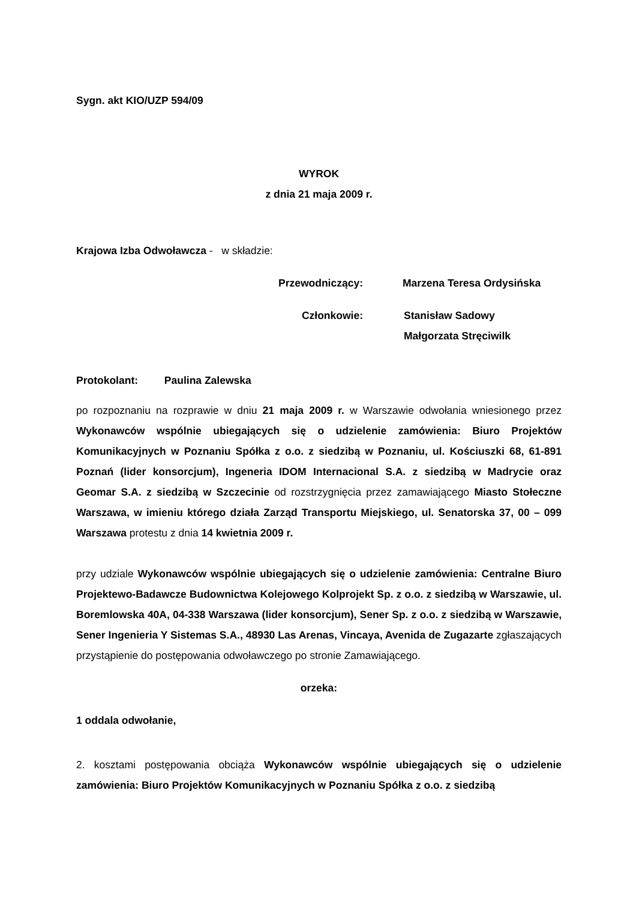Sygn. akt KIO/UZP 594/09
WYROK
z dnia 21 maja 2009 r.
Krajowa Izba Odwoławcza - w składzie:
Przewodniczący: Marzena Teresa Ordysińska
Członkowie: Stanisław Sadowy
Małgorzata Stręciwilk
Protokolant: Paulina Zalewska
po rozpoznaniu na rozprawie w dniu 21 maja 2009 r. w Warszawie odwołania wniesionego przez Wykonawców wspólnie ubiegających się o udzielenie zamówienia: Biuro Projektów Komunikacyjnych w Poznaniu Spółka z o.o. z siedzibą w Poznaniu, ul. Kościuszki 68, 61-891 Poznań (lider konsorcjum), Ingeneria IDOM Internacional S.A. z siedzibą w Madrycie oraz Geomar S.A. z siedzibą w Szczecinie od rozstrzygnięcia przez zamawiającego Miasto Stołeczne Warszawa, w imieniu którego działa Zarząd Transportu Miejskiego, ul. Senatorska 37, 00 – 099 Warszawa protestu z dnia 14 kwietnia 2009 r.
przy udziale Wykonawców wspólnie ubiegających się o udzielenie zamówienia: Centralne Biuro Projektewo-Badawcze Budownictwa Kolejowego Kolprojekt Sp. z o.o. z siedzibą w Warszawie, ul. Boremlowska 40A, 04-338 Warszawa (lider konsorcjum), Sener Sp. z o.o. z siedzibą w Warszawie, Sener Ingenieria Y Sistemas S.A., 48930 Las Arenas, Vincaya, Avenida de Zugazarte zgłaszających przystąpienie do postępowania odwoławczego po stronie Zamawiającego.
orzeka:
1 oddala odwołanie,
2. kosztami postępowania obciąża Wykonawców wspólnie ubiegających się o udzielenie zamówienia: Biuro Projektów Komunikacyjnych w Poznaniu Spółka z o.o. z siedzibą